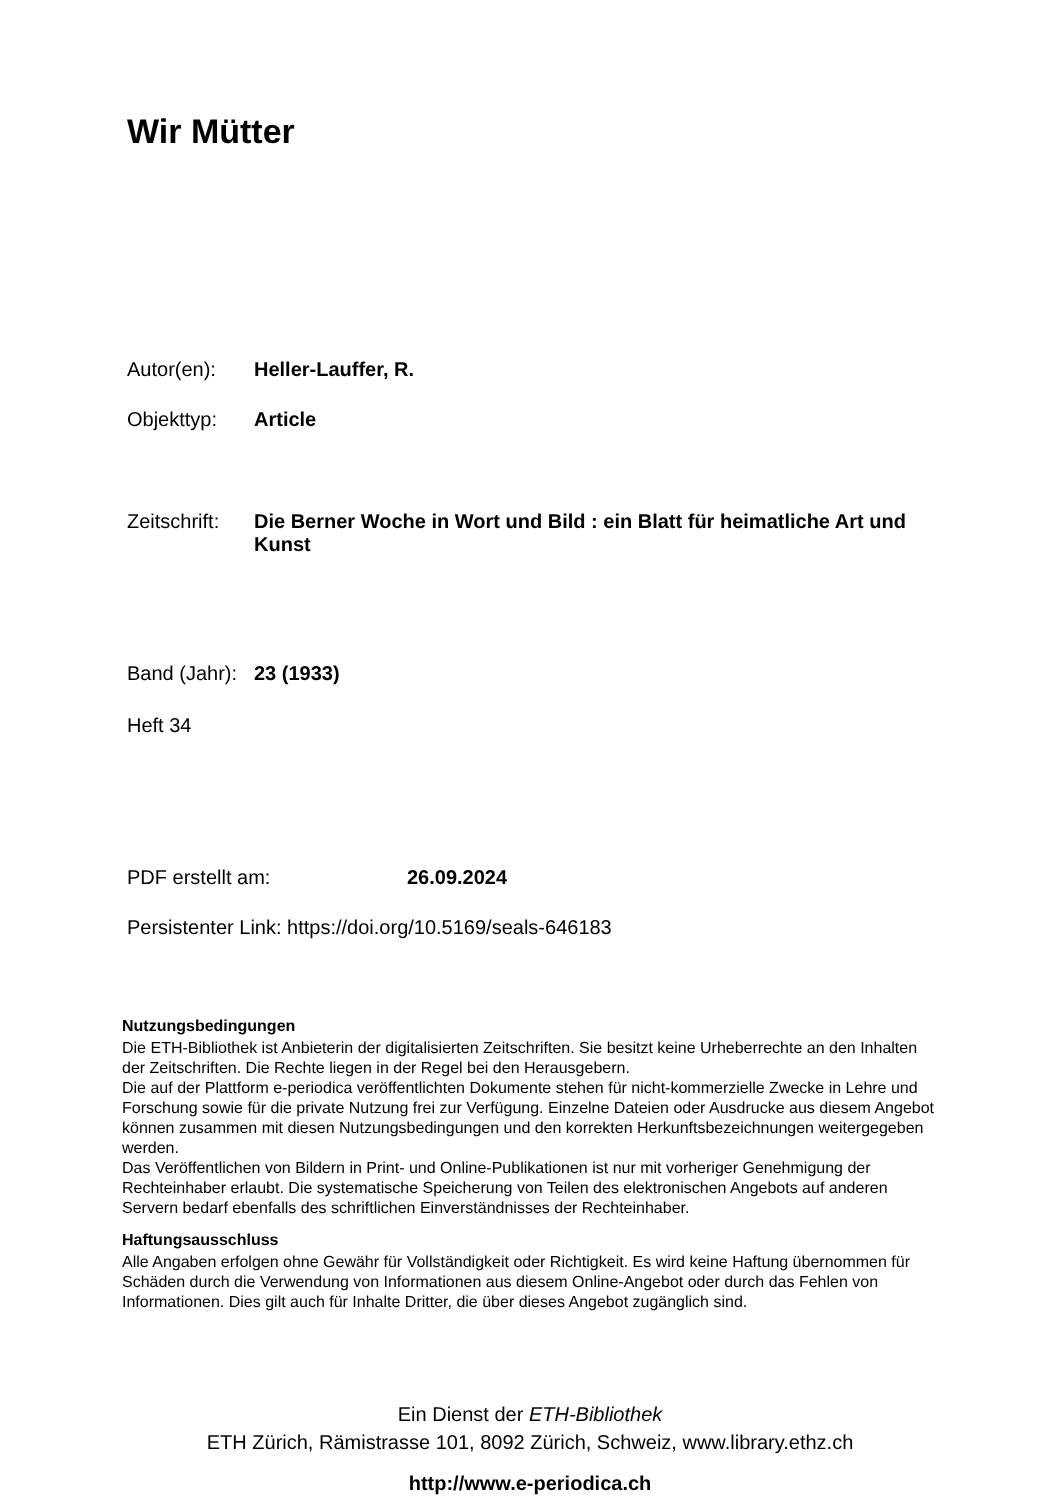Wir Mütter
Autor(en): Heller-Lauffer, R.
Objekttyp: Article
Zeitschrift: Die Berner Woche in Wort und Bild : ein Blatt für heimatliche Art und Kunst
Band (Jahr): 23 (1933)
Heft 34
PDF erstellt am: 26.09.2024
Persistenter Link: https://doi.org/10.5169/seals-646183
Nutzungsbedingungen
Die ETH-Bibliothek ist Anbieterin der digitalisierten Zeitschriften. Sie besitzt keine Urheberrechte an den Inhalten der Zeitschriften. Die Rechte liegen in der Regel bei den Herausgebern.
Die auf der Plattform e-periodica veröffentlichten Dokumente stehen für nicht-kommerzielle Zwecke in Lehre und Forschung sowie für die private Nutzung frei zur Verfügung. Einzelne Dateien oder Ausdrucke aus diesem Angebot können zusammen mit diesen Nutzungsbedingungen und den korrekten Herkunftsbezeichnungen weitergegeben werden.
Das Veröffentlichen von Bildern in Print- und Online-Publikationen ist nur mit vorheriger Genehmigung der Rechteinhaber erlaubt. Die systematische Speicherung von Teilen des elektronischen Angebots auf anderen Servern bedarf ebenfalls des schriftlichen Einverständnisses der Rechteinhaber.
Haftungsausschluss
Alle Angaben erfolgen ohne Gewähr für Vollständigkeit oder Richtigkeit. Es wird keine Haftung übernommen für Schäden durch die Verwendung von Informationen aus diesem Online-Angebot oder durch das Fehlen von Informationen. Dies gilt auch für Inhalte Dritter, die über dieses Angebot zugänglich sind.
Ein Dienst der ETH-Bibliothek
ETH Zürich, Rämistrasse 101, 8092 Zürich, Schweiz, www.library.ethz.ch
http://www.e-periodica.ch